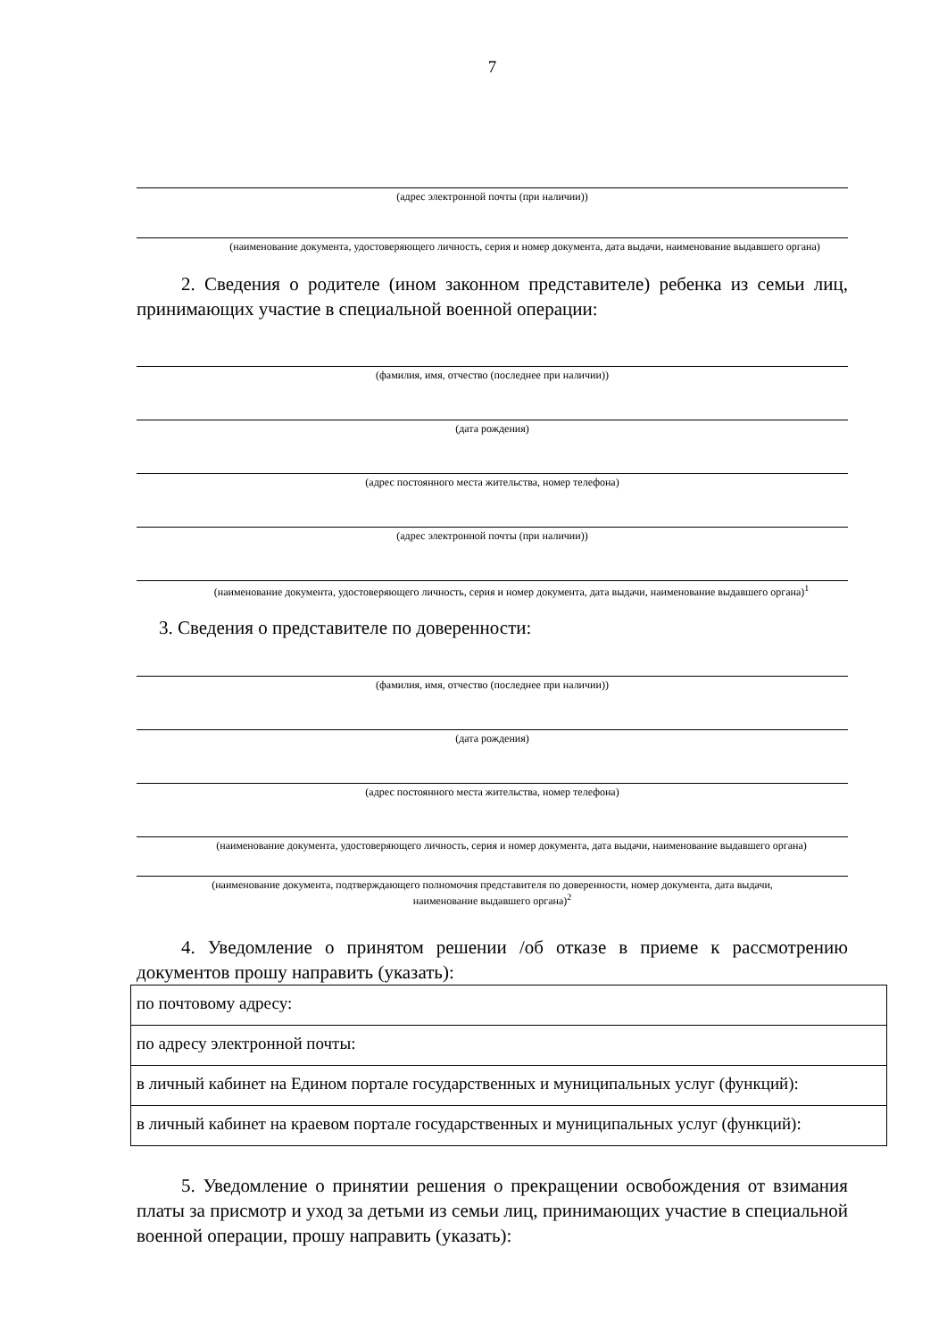7
(адрес электронной почты (при наличии))
(наименование документа, удостоверяющего личность, серия и номер документа, дата выдачи, наименование выдавшего органа)
2. Сведения о родителе (ином законном представителе) ребенка из семьи лиц, принимающих участие в специальной военной операции:
(фамилия, имя, отчество (последнее при наличии))
(дата рождения)
(адрес постоянного места жительства, номер телефона)
(адрес электронной почты (при наличии))
(наименование документа, удостоверяющего личность, серия и номер документа, дата выдачи, наименование выдавшего органа)<sup>1</sup>
3. Сведения о представителе по доверенности:
(фамилия, имя, отчество (последнее при наличии))
(дата рождения)
(адрес постоянного места жительства, номер телефона)
(наименование документа, удостоверяющего личность, серия и номер документа, дата выдачи, наименование выдавшего органа)
(наименование документа, подтверждающего полномочия представителя по доверенности, номер документа, дата выдачи,
наименование выдавшего органа)<sup>2</sup>
4. Уведомление о принятом решении /об отказе в приеме к рассмотрению документов прошу направить (указать):
| по почтовому адресу: |
| по адресу электронной почты: |
| в личный кабинет на Едином портале государственных и муниципальных услуг (функций): |
| в личный кабинет на краевом портале государственных и муниципальных услуг (функций): |
5. Уведомление о принятии решения о прекращении освобождения от взимания платы за присмотр и уход за детьми из семьи лиц, принимающих участие в специальной военной операции, прошу направить (указать):